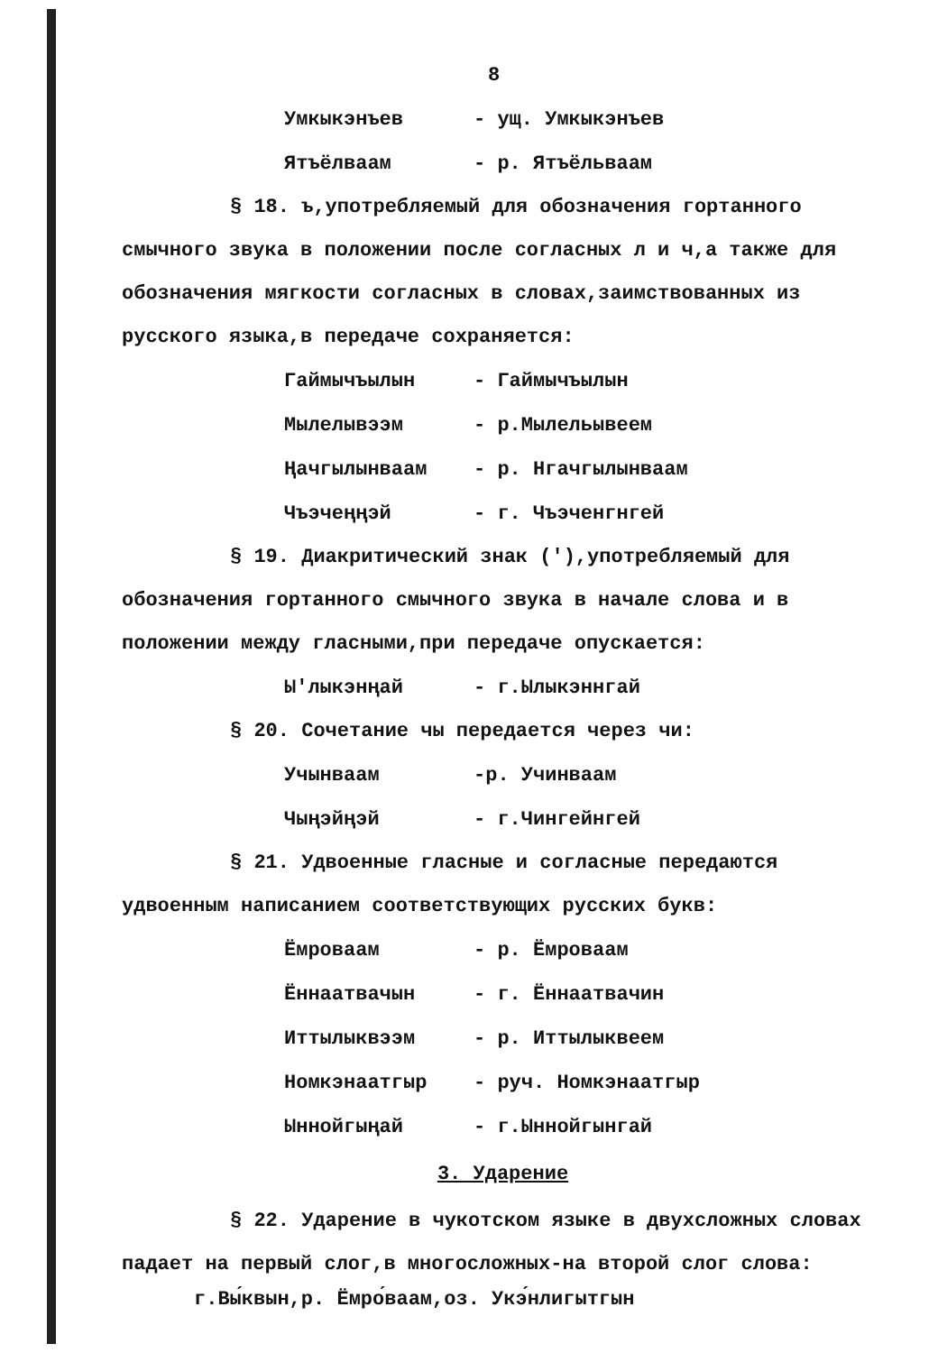8
Умкыкэнъев - ущ. Умкыкэнъев
Ятъёлваам - р. Ятъёльваам
§ 18. ъ,употребляемый для обозначения гортанного смычного звука в положении после согласных л и ч,а также для обозначения мягкости согласных в словах,заимствованных из русского языка,в передаче сохраняется:
Гаймычъылын - Гаймычъылын
Мылелывээм - р.Мылельывеем
Ңачгылынваам - р. Нгачгылынваам
Чъэчеңңэй - г. Чъэченгнгей
§ 19. Диакритический знак ('),употребляемый для обозначения гортанного смычного звука в начале слова и в положении между гласными,при передаче опускается:
Ы'лыкэнңай - г.Ылыкэннгай
§ 20. Сочетание чы передается через чи:
Учынваам -р. Учинваам
Чыңэйңэй - г.Чингейнгей
§ 21. Удвоенные гласные и согласные передаются удвоенным написанием соответствующих русских букв:
Ёмроваам - р. Ёмроваам
Ённаатвачын - г. Ённаатвачин
Иттылыквээм - р. Иттылыквеем
Номкэнаатгыр - руч. Номкэнаатгыр
Ыннойгыңай - г.Ыннойгынгай
3. Ударение
§ 22. Ударение в чукотском языке в двухсложных словах падает на первый слог,в многосложных-на второй слог слова:
г.Вы́квын,р. Ёмро́ваам,оз. Укэ́нлигытгын